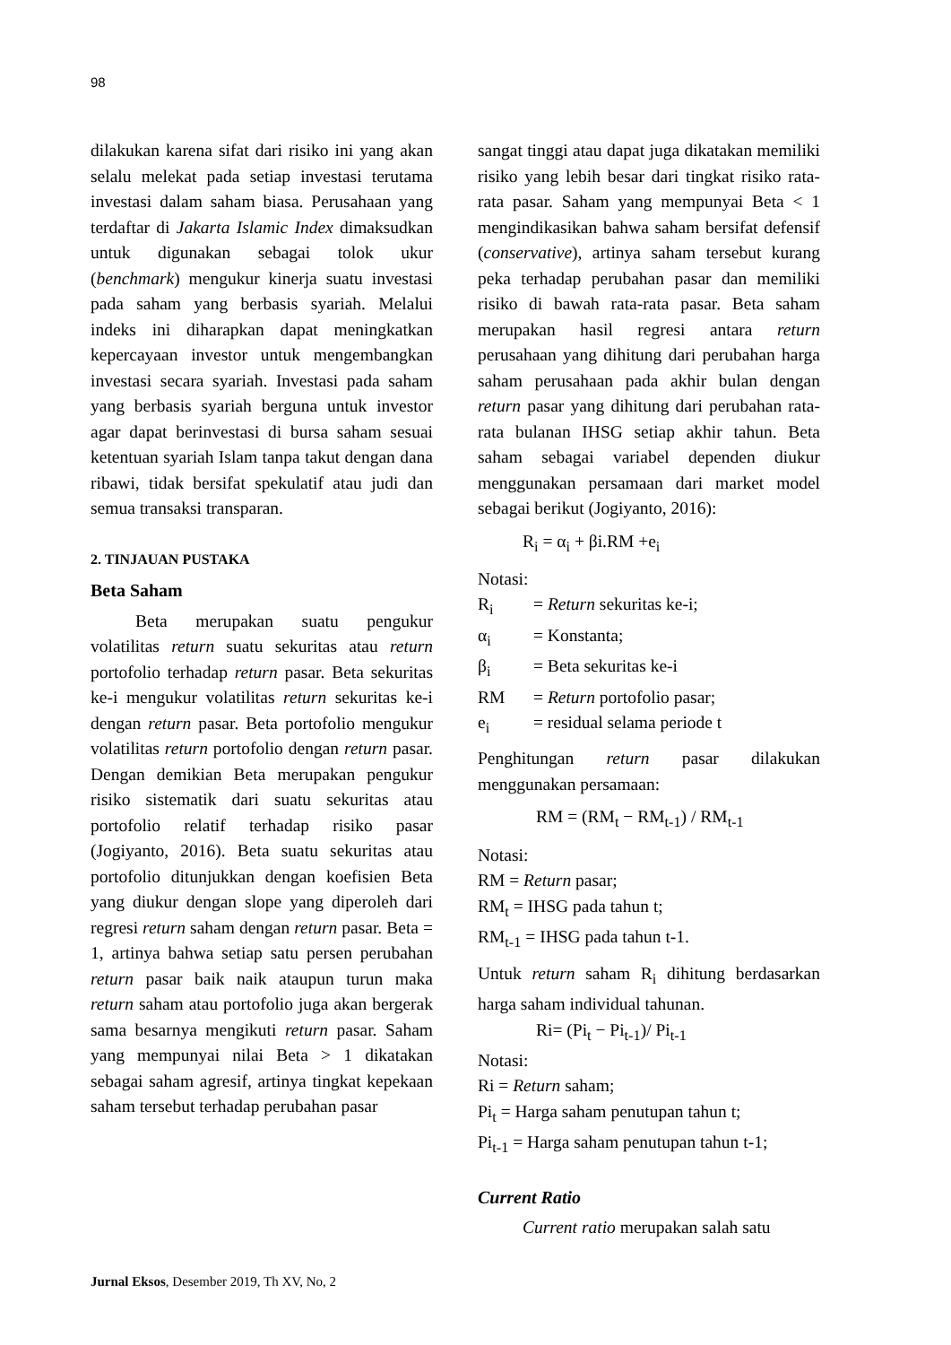98
dilakukan karena sifat dari risiko ini yang akan selalu melekat pada setiap investasi terutama investasi dalam saham biasa. Perusahaan yang terdaftar di Jakarta Islamic Index dimaksudkan untuk digunakan sebagai tolok ukur (benchmark) mengukur kinerja suatu investasi pada saham yang berbasis syariah. Melalui indeks ini diharapkan dapat meningkatkan kepercayaan investor untuk mengembangkan investasi secara syariah. Investasi pada saham yang berbasis syariah berguna untuk investor agar dapat berinvestasi di bursa saham sesuai ketentuan syariah Islam tanpa takut dengan dana ribawi, tidak bersifat spekulatif atau judi dan semua transaksi transparan.
2. TINJAUAN PUSTAKA
Beta Saham
Beta merupakan suatu pengukur volatilitas return suatu sekuritas atau return portofolio terhadap return pasar. Beta sekuritas ke-i mengukur volatilitas return sekuritas ke-i dengan return pasar. Beta portofolio mengukur volatilitas return portofolio dengan return pasar. Dengan demikian Beta merupakan pengukur risiko sistematik dari suatu sekuritas atau portofolio relatif terhadap risiko pasar (Jogiyanto, 2016). Beta suatu sekuritas atau portofolio ditunjukkan dengan koefisien Beta yang diukur dengan slope yang diperoleh dari regresi return saham dengan return pasar. Beta = 1, artinya bahwa setiap satu persen perubahan return pasar baik naik ataupun turun maka return saham atau portofolio juga akan bergerak sama besarnya mengikuti return pasar. Saham yang mempunyai nilai Beta > 1 dikatakan sebagai saham agresif, artinya tingkat kepekaan saham tersebut terhadap perubahan pasar
sangat tinggi atau dapat juga dikatakan memiliki risiko yang lebih besar dari tingkat risiko rata-rata pasar. Saham yang mempunyai Beta < 1 mengindikasikan bahwa saham bersifat defensif (conservative), artinya saham tersebut kurang peka terhadap perubahan pasar dan memiliki risiko di bawah rata-rata pasar. Beta saham merupakan hasil regresi antara return perusahaan yang dihitung dari perubahan harga saham perusahaan pada akhir bulan dengan return pasar yang dihitung dari perubahan rata-rata bulanan IHSG setiap akhir tahun. Beta saham sebagai variabel dependen diukur menggunakan persamaan dari market model sebagai berikut (Jogiyanto, 2016):
R<sub>i</sub> = α<sub>i</sub> + βi.RM +e<sub>i</sub>
Notasi:
| R<sub>i</sub> | = Return sekuritas ke-i; |
| α<sub>i</sub> | = Konstanta; |
| β<sub>i</sub> | = Beta sekuritas ke-i |
| RM | = Return portofolio pasar; |
| e<sub>i</sub> | = residual selama periode t |
Penghitungan return pasar dilakukan menggunakan persamaan:
RM = (RM<sub>t</sub> − RM<sub>t-1</sub>) / RM<sub>t-1</sub>
Notasi:
RM = Return pasar;
RM<sub>t</sub> = IHSG pada tahun t;
RM<sub>t-1</sub> = IHSG pada tahun t-1.
Untuk return saham R<sub>i</sub> dihitung berdasarkan harga saham individual tahunan.
Ri= (Pi<sub>t</sub> − Pi<sub>t-1</sub>)/ Pi<sub>t-1</sub>
Notasi:
Ri = Return saham;
Pi<sub>t</sub> = Harga saham penutupan tahun t;
Pi<sub>t-1</sub> = Harga saham penutupan tahun t-1;
Current Ratio
Current ratio merupakan salah satu
Jurnal Eksos, Desember 2019, Th XV, No, 2